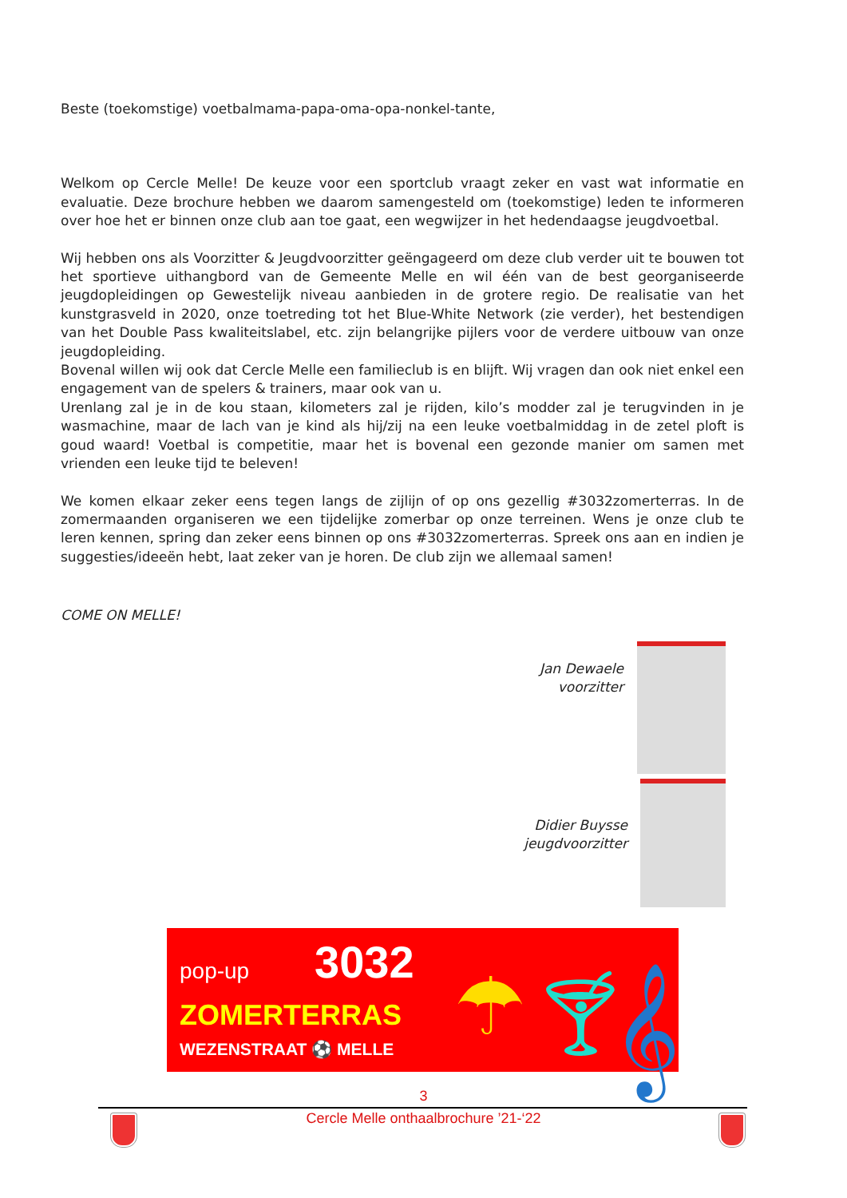Beste (toekomstige) voetbalmama-papa-oma-opa-nonkel-tante,
Welkom op Cercle Melle! De keuze voor een sportclub vraagt zeker en vast wat informatie en evaluatie. Deze brochure hebben we daarom samengesteld om (toekomstige) leden te informeren over hoe het er binnen onze club aan toe gaat, een wegwijzer in het hedendaagse jeugdvoetbal.
Wij hebben ons als Voorzitter & Jeugdvoorzitter geëngageerd om deze club verder uit te bouwen tot het sportieve uithangbord van de Gemeente Melle en wil één van de best georganiseerde jeugdopleidingen op Gewestelijk niveau aanbieden in de grotere regio. De realisatie van het kunstgrasveld in 2020, onze toetreding tot het Blue-White Network (zie verder), het bestendigen van het Double Pass kwaliteitslabel, etc. zijn belangrijke pijlers voor de verdere uitbouw van onze jeugdopleiding.
Bovenal willen wij ook dat Cercle Melle een familieclub is en blijft. Wij vragen dan ook niet enkel een engagement van de spelers & trainers, maar ook van u.
Urenlang zal je in de kou staan, kilometers zal je rijden, kilo’s modder zal je terugvinden in je wasmachine, maar de lach van je kind als hij/zij na een leuke voetbalmiddag in de zetel ploft is goud waard! Voetbal is competitie, maar het is bovenal een gezonde manier om samen met vrienden een leuke tijd te beleven!
We komen elkaar zeker eens tegen langs de zijlijn of op ons gezellig #3032zomerterras. In de zomermaanden organiseren we een tijdelijke zomerbar op onze terreinen. Wens je onze club te leren kennen, spring dan zeker eens binnen op ons #3032zomerterras. Spreek ons aan en indien je suggesties/ideeën hebt, laat zeker van je horen. De club zijn we allemaal samen!
COME ON MELLE!
Jan Dewaele
voorzitter
Didier Buysse
jeugdvoorzitter
pop-up 3032
ZOMERTERRAS
WEZENSTRAAT ⚽ MELLE ☂ 🍸︎ 𝄞
3
Cercle Melle onthaalbrochure ’21-‘22